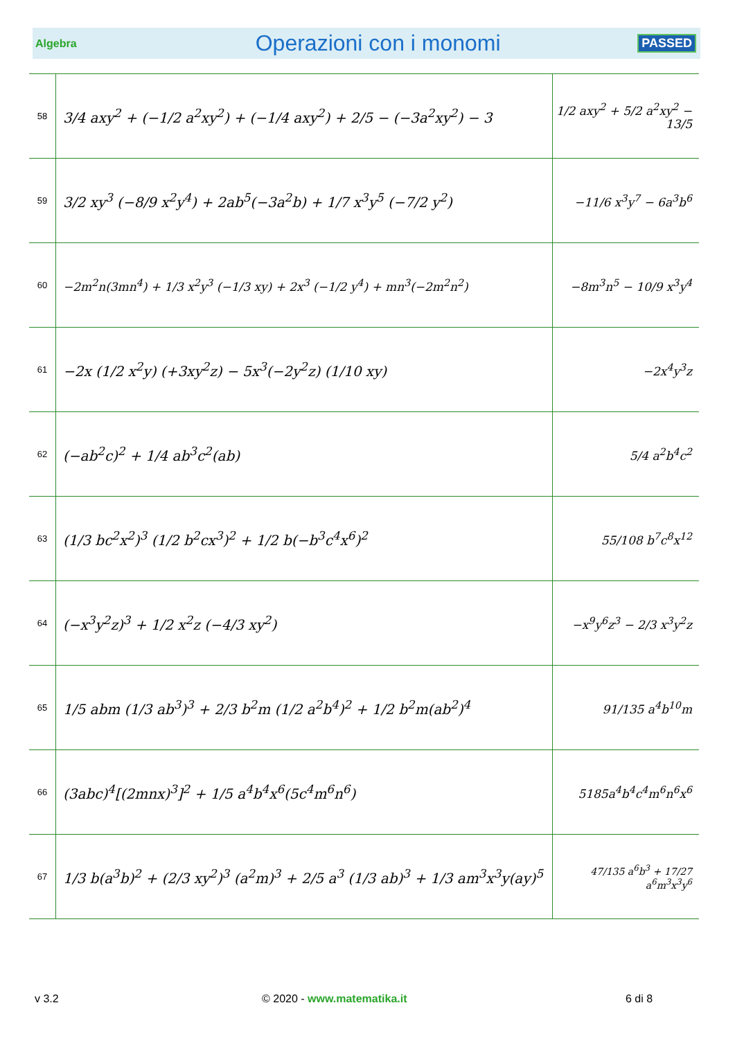Algebra Operazioni con i monomi PASSED
| 58 | 3/4 axy<sup>2</sup> + (−1/2 a<sup>2</sup>xy<sup>2</sup>) + (−1/4 axy<sup>2</sup>) + 2/5 − (−3a<sup>2</sup>xy<sup>2</sup>) − 3 | 1/2 axy<sup>2</sup> + 5/2 a<sup>2</sup>xy<sup>2</sup> − 13/5 |
| 59 | 3/2 xy<sup>3</sup> (−8/9 x<sup>2</sup>y<sup>4</sup>) + 2ab<sup>5</sup>(−3a<sup>2</sup>b) + 1/7 x<sup>3</sup>y<sup>5</sup> (−7/2 y<sup>2</sup>) | −11/6 x<sup>3</sup>y<sup>7</sup> − 6a<sup>3</sup>b<sup>6</sup> |
| 60 | −2m<sup>2</sup>n(3mn<sup>4</sup>) + 1/3 x<sup>2</sup>y<sup>3</sup> (−1/3 xy) + 2x<sup>3</sup> (−1/2 y<sup>4</sup>) + mn<sup>3</sup>(−2m<sup>2</sup>n<sup>2</sup>) | −8m<sup>3</sup>n<sup>5</sup> − 10/9 x<sup>3</sup>y<sup>4</sup> |
| 61 | −2x (1/2 x<sup>2</sup>y) (+3xy<sup>2</sup>z) − 5x<sup>3</sup>(−2y<sup>2</sup>z) (1/10 xy) | −2x<sup>4</sup>y<sup>3</sup>z |
| 62 | (−ab<sup>2</sup>c)<sup>2</sup> + 1/4 ab<sup>3</sup>c<sup>2</sup>(ab) | 5/4 a<sup>2</sup>b<sup>4</sup>c<sup>2</sup> |
| 63 | (1/3 bc<sup>2</sup>x<sup>2</sup>)<sup>3</sup> (1/2 b<sup>2</sup>cx<sup>3</sup>)<sup>2</sup> + 1/2 b(−b<sup>3</sup>c<sup>4</sup>x<sup>6</sup>)<sup>2</sup> | 55/108 b<sup>7</sup>c<sup>8</sup>x<sup>12</sup> |
| 64 | (−x<sup>3</sup>y<sup>2</sup>z)<sup>3</sup> + 1/2 x<sup>2</sup>z (−4/3 xy<sup>2</sup>) | −x<sup>9</sup>y<sup>6</sup>z<sup>3</sup> − 2/3 x<sup>3</sup>y<sup>2</sup>z |
| 65 | 1/5 abm (1/3 ab<sup>3</sup>)<sup>3</sup> + 2/3 b<sup>2</sup>m (1/2 a<sup>2</sup>b<sup>4</sup>)<sup>2</sup> + 1/2 b<sup>2</sup>m(ab<sup>2</sup>)<sup>4</sup> | 91/135 a<sup>4</sup>b<sup>10</sup>m |
| 66 | (3abc)<sup>4</sup>[(2mnx)<sup>3</sup>]<sup>2</sup> + 1/5 a<sup>4</sup>b<sup>4</sup>x<sup>6</sup>(5c<sup>4</sup>m<sup>6</sup>n<sup>6</sup>) | 5185a<sup>4</sup>b<sup>4</sup>c<sup>4</sup>m<sup>6</sup>n<sup>6</sup>x<sup>6</sup> |
| 67 | 1/3 b(a<sup>3</sup>b)<sup>2</sup> + (2/3 xy<sup>2</sup>)<sup>3</sup> (a<sup>2</sup>m)<sup>3</sup> + 2/5 a<sup>3</sup> (1/3 ab)<sup>3</sup> + 1/3 am<sup>3</sup>x<sup>3</sup>y(ay)<sup>5</sup> | 47/135 a<sup>6</sup>b<sup>3</sup> + 17/27 a<sup>6</sup>m<sup>3</sup>x<sup>3</sup>y<sup>6</sup> |
v 3.2 © 2020 - www.matematika.it 6 di 8